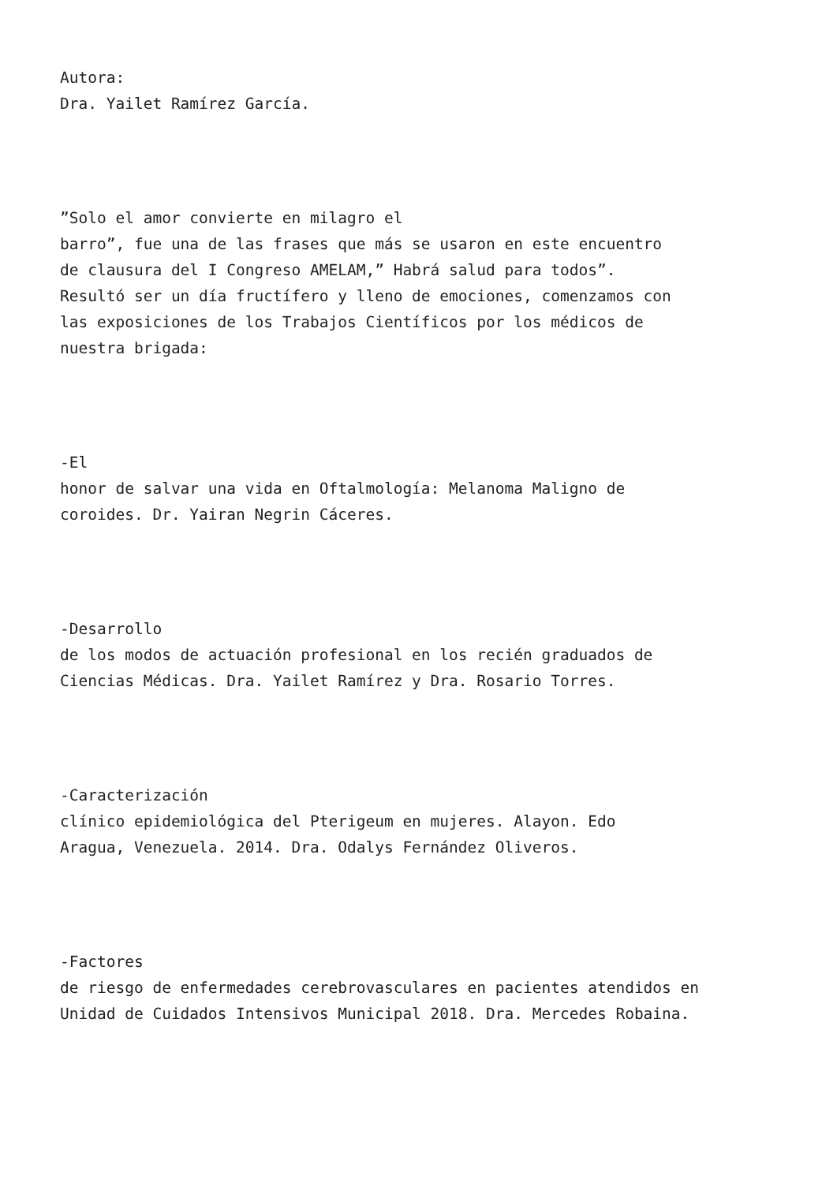Autora:
Dra. Yailet Ramírez García.
”Solo el amor convierte en milagro el
barro”, fue una de las frases que más se usaron en este encuentro
de clausura del I Congreso AMELAM,” Habrá salud para todos”.
Resultó ser un día fructífero y lleno de emociones, comenzamos con
las exposiciones de los Trabajos Científicos por los médicos de
nuestra brigada:
-El
honor de salvar una vida en Oftalmología: Melanoma Maligno de
coroides. Dr. Yairan Negrin Cáceres.
-Desarrollo
de los modos de actuación profesional en los recién graduados de
Ciencias Médicas. Dra. Yailet Ramírez y Dra. Rosario Torres.
-Caracterización
clínico epidemiológica del Pterigeum en mujeres. Alayon. Edo
Aragua, Venezuela. 2014. Dra. Odalys Fernández Oliveros.
-Factores
de riesgo de enfermedades cerebrovasculares en pacientes atendidos en
Unidad de Cuidados Intensivos Municipal 2018. Dra. Mercedes Robaina.